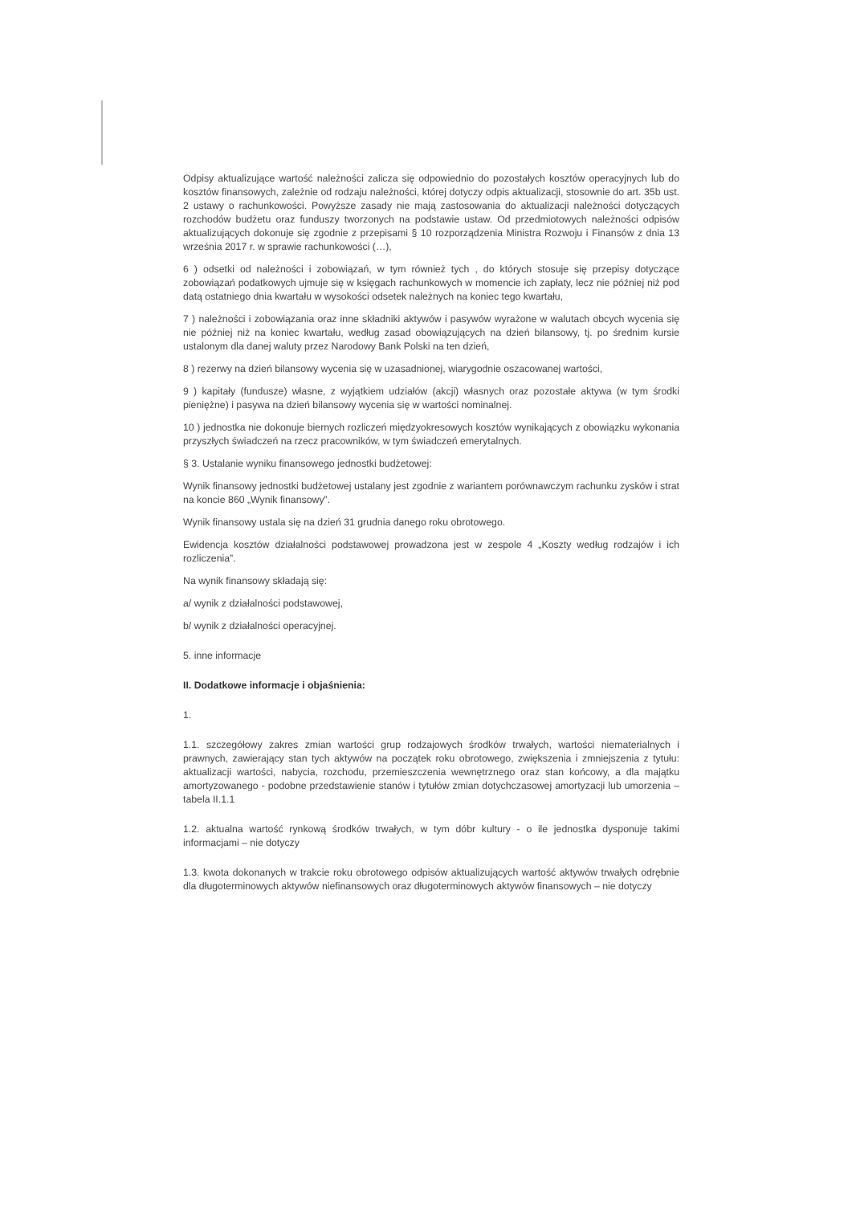Odpisy aktualizujące wartość należności zalicza się odpowiednio do pozostałych kosztów operacyjnych lub do kosztów finansowych, zależnie od rodzaju należności, której dotyczy odpis aktualizacji, stosownie do art. 35b ust. 2 ustawy o rachunkowości. Powyższe zasady nie mają zastosowania do aktualizacji należności dotyczących rozchodów budżetu oraz funduszy tworzonych na podstawie ustaw. Od przedmiotowych należności odpisów aktualizujących dokonuje się zgodnie z przepisami § 10 rozporządzenia Ministra Rozwoju i Finansów z dnia 13 września 2017 r. w sprawie rachunkowości (…),
6 ) odsetki od należności i zobowiązań, w tym również tych , do których stosuje się przepisy dotyczące zobowiązań podatkowych ujmuje się w księgach rachunkowych w momencie ich zapłaty, lecz nie później niż pod datą ostatniego dnia kwartału w wysokości odsetek należnych na koniec tego kwartału,
7 ) należności i zobowiązania oraz inne składniki aktywów i pasywów wyrażone w walutach obcych wycenia się nie później niż na koniec kwartału, według zasad obowiązujących na dzień bilansowy, tj. po średnim kursie ustalonym dla danej waluty przez Narodowy Bank Polski na ten dzień,
8 ) rezerwy na dzień bilansowy wycenia się w uzasadnionej, wiarygodnie oszacowanej wartości,
9 ) kapitały (fundusze) własne, z wyjątkiem udziałów (akcji) własnych oraz pozostałe aktywa (w tym środki pieniężne) i pasywa na dzień bilansowy wycenia się w wartości nominalnej.
10 ) jednostka nie dokonuje biernych rozliczeń międzyokresowych kosztów wynikających z obowiązku wykonania przyszłych świadczeń na rzecz pracowników, w tym świadczeń emerytalnych.
§ 3. Ustalanie wyniku finansowego jednostki budżetowej:
Wynik finansowy jednostki budżetowej ustalany jest zgodnie z wariantem porównawczym rachunku zysków i strat na koncie 860 „Wynik finansowy”.
Wynik finansowy ustala się na dzień 31 grudnia danego roku obrotowego.
Ewidencja kosztów działalności podstawowej prowadzona jest w zespole 4 „Koszty według rodzajów i ich rozliczenia”.
Na wynik finansowy składają się:
a/ wynik z działalności podstawowej,
b/ wynik z działalności operacyjnej.
5. inne informacje
II. Dodatkowe informacje i objaśnienia:
1.
1.1. szczegółowy zakres zmian wartości grup rodzajowych środków trwałych, wartości niematerialnych i prawnych, zawierający stan tych aktywów na początek roku obrotowego, zwiększenia i zmniejszenia z tytułu: aktualizacji wartości, nabycia, rozchodu, przemieszczenia wewnętrznego oraz stan końcowy, a dla majątku amortyzowanego - podobne przedstawienie stanów i tytułów zmian dotychczasowej amortyzacji lub umorzenia – tabela II.1.1
1.2. aktualna wartość rynkową środków trwałych, w tym dóbr kultury - o ile jednostka dysponuje takimi informacjami – nie dotyczy
1.3. kwota dokonanych w trakcie roku obrotowego odpisów aktualizujących wartość aktywów trwałych odrębnie dla długoterminowych aktywów niefinansowych oraz długoterminowych aktywów finansowych – nie dotyczy